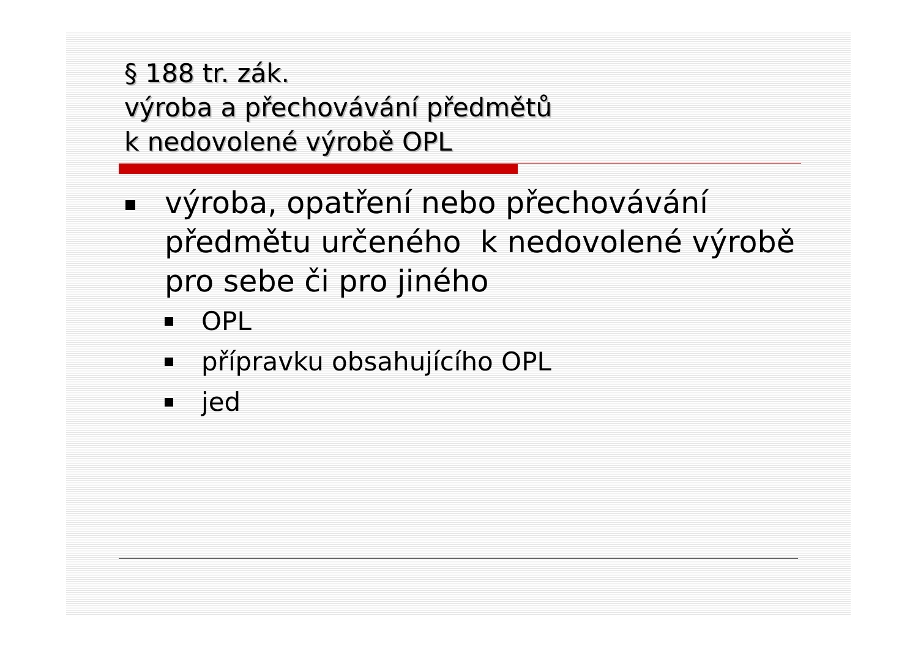§ 188 tr. zák.
výroba a přechovávání předmětů
k nedovolené výrobě OPL
výroba, opatření nebo přechovávání předmětu určeného k nedovolené výrobě pro sebe či pro jiného
OPL
přípravku obsahujícího OPL
jed